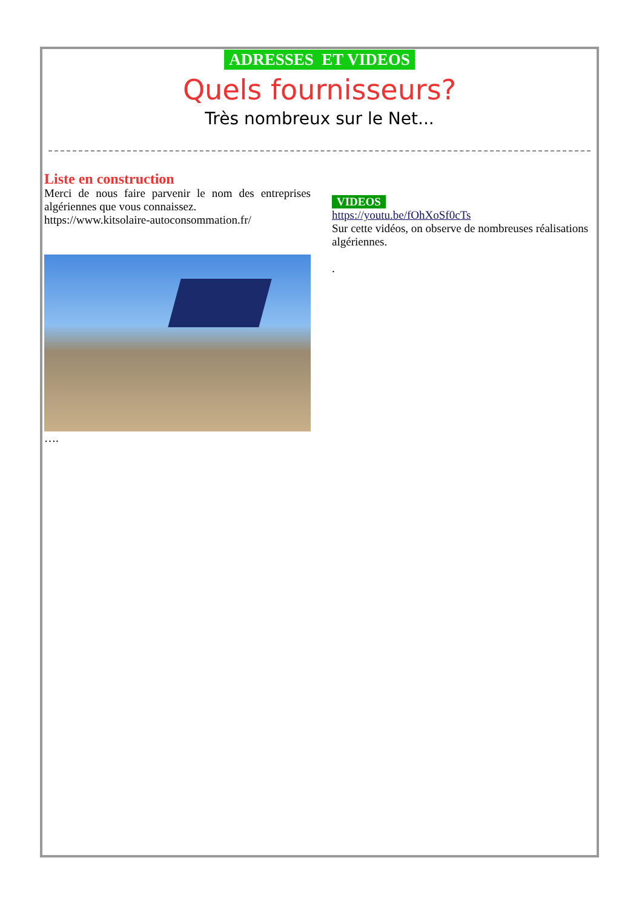ADRESSES ET VIDEOS
Quels fournisseurs?
Très nombreux sur le Net...
Liste en construction
Merci de nous faire parvenir le nom des entreprises algériennes que vous connaissez.
https://www.kitsolaire-autoconsommation.fr/
….
VIDEOS
https://youtu.be/fOhXoSf0cTs
Sur cette vidéos, on observe de nombreuses réalisations algériennes.
.